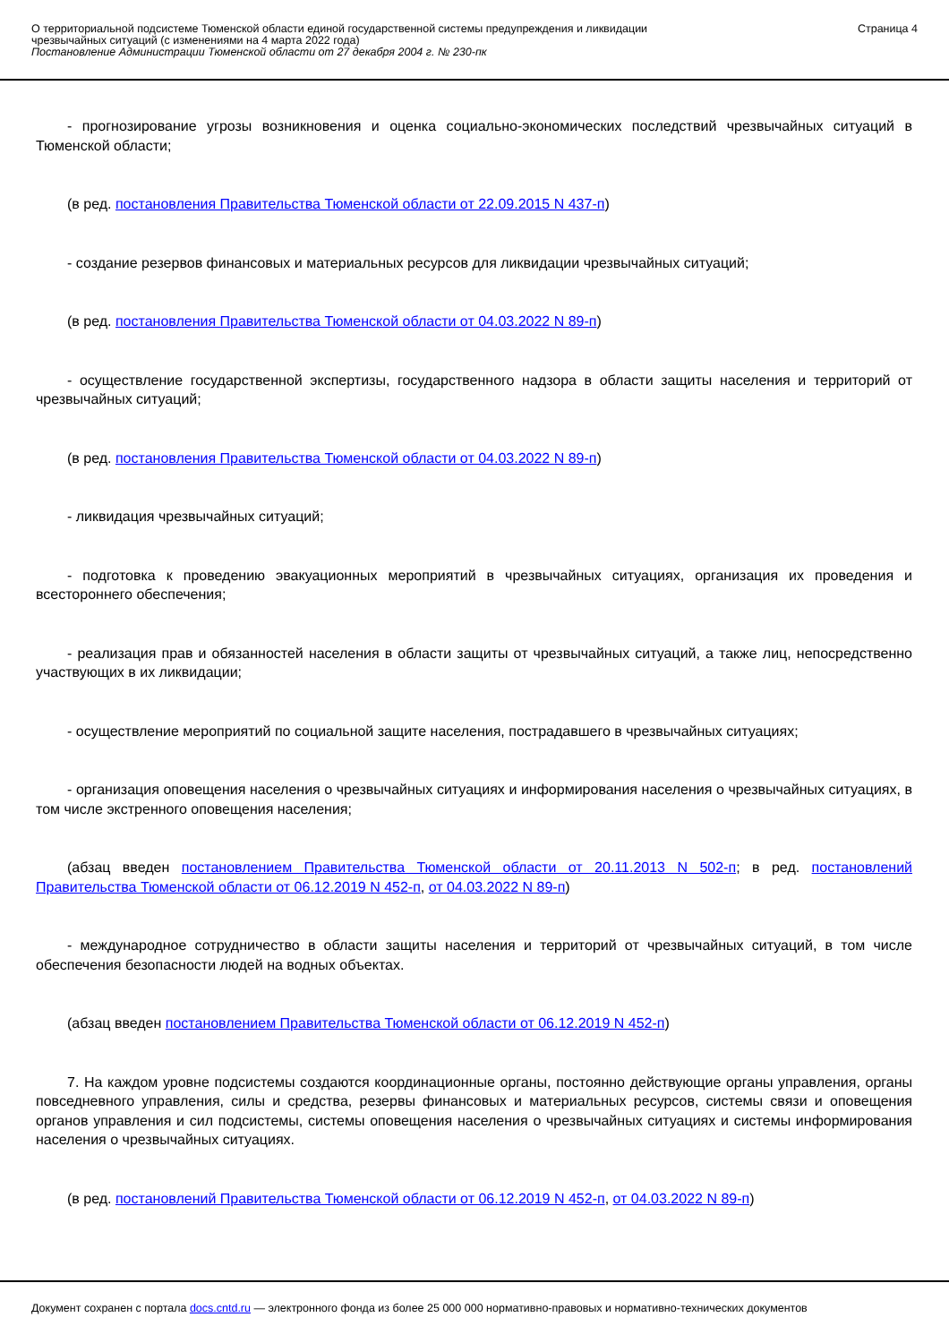О территориальной подсистеме Тюменской области единой государственной системы предупреждения и ликвидации
чрезвычайных ситуаций (с изменениями на 4 марта 2022 года)
Постановление Администрации Тюменской области от 27 декабря 2004 г. № 230-пк
Страница 4
- прогнозирование угрозы возникновения и оценка социально-экономических последствий чрезвычайных ситуаций в Тюменской области;
(в ред. постановления Правительства Тюменской области от 22.09.2015 N 437-п)
- создание резервов финансовых и материальных ресурсов для ликвидации чрезвычайных ситуаций;
(в ред. постановления Правительства Тюменской области от 04.03.2022 N 89-п)
- осуществление государственной экспертизы, государственного надзора в области защиты населения и территорий от чрезвычайных ситуаций;
(в ред. постановления Правительства Тюменской области от 04.03.2022 N 89-п)
- ликвидация чрезвычайных ситуаций;
- подготовка к проведению эвакуационных мероприятий в чрезвычайных ситуациях, организация их проведения и всестороннего обеспечения;
- реализация прав и обязанностей населения в области защиты от чрезвычайных ситуаций, а также лиц, непосредственно участвующих в их ликвидации;
- осуществление мероприятий по социальной защите населения, пострадавшего в чрезвычайных ситуациях;
- организация оповещения населения о чрезвычайных ситуациях и информирования населения о чрезвычайных ситуациях, в том числе экстренного оповещения населения;
(абзац введен постановлением Правительства Тюменской области от 20.11.2013 N 502-п; в ред. постановлений Правительства Тюменской области от 06.12.2019 N 452-п, от 04.03.2022 N 89-п)
- международное сотрудничество в области защиты населения и территорий от чрезвычайных ситуаций, в том числе обеспечения безопасности людей на водных объектах.
(абзац введен постановлением Правительства Тюменской области от 06.12.2019 N 452-п)
7. На каждом уровне подсистемы создаются координационные органы, постоянно действующие органы управления, органы повседневного управления, силы и средства, резервы финансовых и материальных ресурсов, системы связи и оповещения органов управления и сил подсистемы, системы оповещения населения о чрезвычайных ситуациях и системы информирования населения о чрезвычайных ситуациях.
(в ред. постановлений Правительства Тюменской области от 06.12.2019 N 452-п, от 04.03.2022 N 89-п)
Документ сохранен с портала docs.cntd.ru — электронного фонда из более 25 000 000 нормативно-правовых и нормативно-технических документов